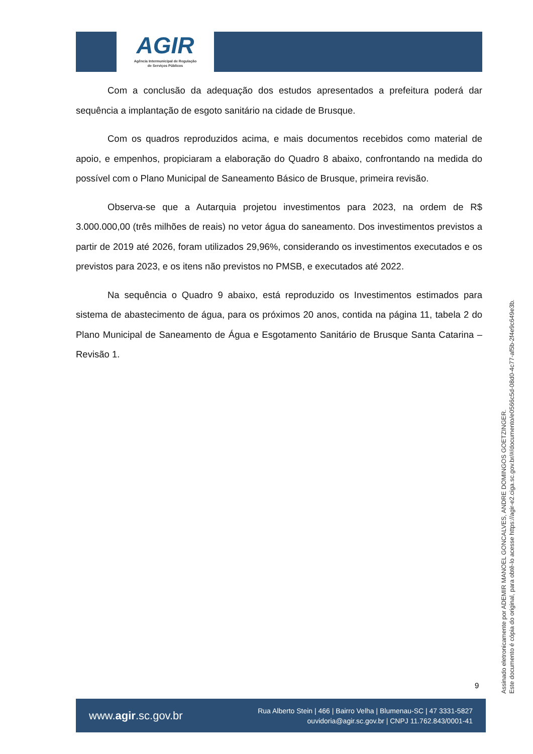AGIR
Agência Intermunicipal de Regulação
de Serviços Públicos
Com a conclusão da adequação dos estudos apresentados a prefeitura poderá dar sequência a implantação de esgoto sanitário na cidade de Brusque.
Com os quadros reproduzidos acima, e mais documentos recebidos como material de apoio, e empenhos, propiciaram a elaboração do Quadro 8 abaixo, confrontando na medida do possível com o Plano Municipal de Saneamento Básico de Brusque, primeira revisão.
Observa-se que a Autarquia projetou investimentos para 2023, na ordem de R$ 3.000.000,00 (três milhões de reais) no vetor água do saneamento. Dos investimentos previstos a partir de 2019 até 2026, foram utilizados 29,96%, considerando os investimentos executados e os previstos para 2023, e os itens não previstos no PMSB, e executados até 2022.
Na sequência o Quadro 9 abaixo, está reproduzido os Investimentos estimados para sistema de abastecimento de água, para os próximos 20 anos, contida na página 11, tabela 2 do Plano Municipal de Saneamento de Água e Esgotamento Sanitário de Brusque Santa Catarina – Revisão 1.
Assinado eletronicamente por ADEMIR MANOEL GONCALVES, ANDRE DOMINGOS GOETZINGER.
Este documento é cópia do original, para obtê-lo acesse https://agir-e2.ciga.sc.gov.br/#/documento/e0566c5d-08d0-4c77-af5b-2f4e9c649e3b.
9
www.agir.sc.gov.br
Rua Alberto Stein | 466 | Bairro Velha | Blumenau-SC | 47 3331-5827
ouvidoria@agir.sc.gov.br | CNPJ 11.762.843/0001-41